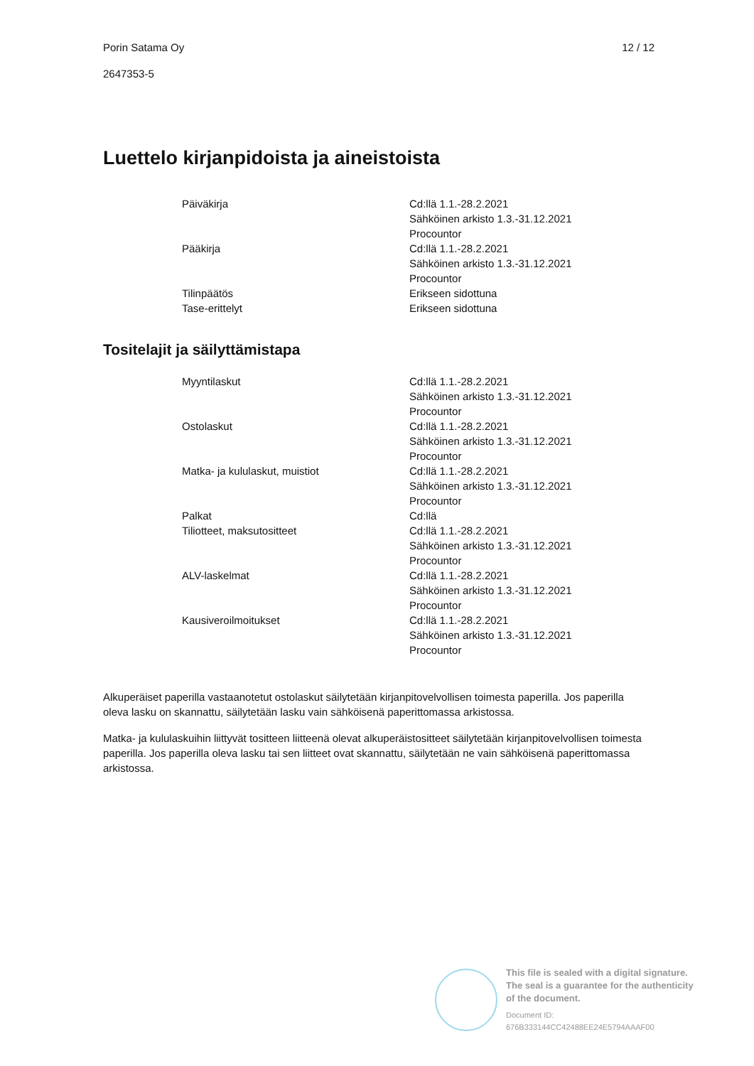Porin Satama Oy 12 / 12
2647353-5
Luettelo kirjanpidoista ja aineistoista
| Päiväkirja | Cd:llä 1.1.-28.2.2021 Sähköinen arkisto 1.3.-31.12.2021 Procountor |
| Pääkirja | Cd:llä 1.1.-28.2.2021 Sähköinen arkisto 1.3.-31.12.2021 Procountor |
| Tilinpäätös | Erikseen sidottuna |
| Tase-erittelyt | Erikseen sidottuna |
Tositelajit ja säilyttämistapa
| Myyntilaskut | Cd:llä 1.1.-28.2.2021 Sähköinen arkisto 1.3.-31.12.2021 Procountor |
| Ostolaskut | Cd:llä 1.1.-28.2.2021 Sähköinen arkisto 1.3.-31.12.2021 Procountor |
| Matka- ja kululaskut, muistiot | Cd:llä 1.1.-28.2.2021 Sähköinen arkisto 1.3.-31.12.2021 Procountor |
| Palkat | Cd:llä |
| Tiliotteet, maksutositteet | Cd:llä 1.1.-28.2.2021 Sähköinen arkisto 1.3.-31.12.2021 Procountor |
| ALV-laskelmat | Cd:llä 1.1.-28.2.2021 Sähköinen arkisto 1.3.-31.12.2021 Procountor |
| Kausiveroilmoitukset | Cd:llä 1.1.-28.2.2021 Sähköinen arkisto 1.3.-31.12.2021 Procountor |
Alkuperäiset paperilla vastaanotetut ostolaskut säilytetään kirjanpitovelvollisen toimesta paperilla. Jos paperilla oleva lasku on skannattu, säilytetään lasku vain sähköisenä paperittomassa arkistossa.
Matka- ja kululaskuihin liittyvät tositteen liitteenä olevat alkuperäistositteet säilytetään kirjanpitovelvollisen toimesta paperilla. Jos paperilla oleva lasku tai sen liitteet ovat skannattu, säilytetään ne vain sähköisenä paperittomassa arkistossa.
This file is sealed with a digital signature.
The seal is a guarantee for the authenticity
of the document.
Document ID:
676B333144CC42488EE24E5794AAAF00